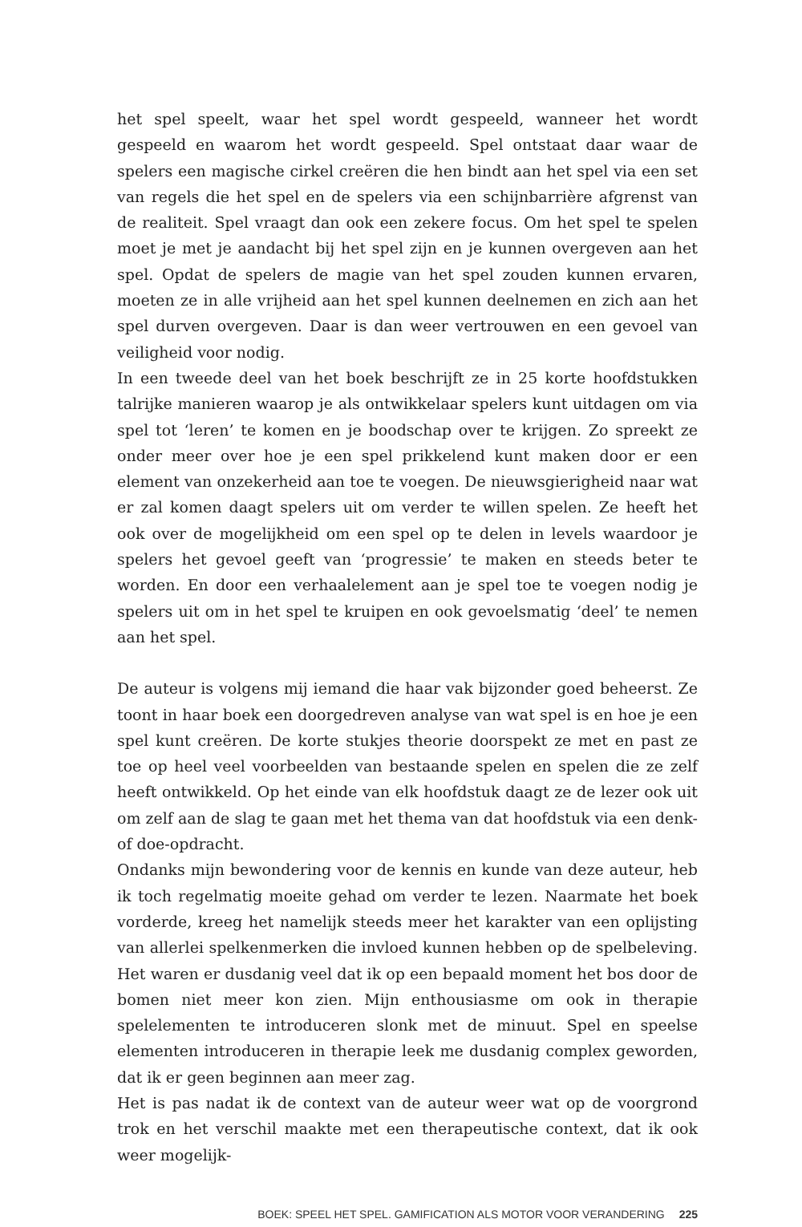het spel speelt, waar het spel wordt gespeeld, wanneer het wordt gespeeld en waarom het wordt gespeeld. Spel ontstaat daar waar de spelers een magische cirkel creëren die hen bindt aan het spel via een set van regels die het spel en de spelers via een schijnbarrière afgrenst van de realiteit. Spel vraagt dan ook een zekere focus. Om het spel te spelen moet je met je aandacht bij het spel zijn en je kunnen overgeven aan het spel. Opdat de spelers de magie van het spel zouden kunnen ervaren, moeten ze in alle vrijheid aan het spel kunnen deelnemen en zich aan het spel durven overgeven. Daar is dan weer vertrouwen en een gevoel van veiligheid voor nodig.
In een tweede deel van het boek beschrijft ze in 25 korte hoofdstukken talrijke manieren waarop je als ontwikkelaar spelers kunt uitdagen om via spel tot ‘leren’ te komen en je boodschap over te krijgen. Zo spreekt ze onder meer over hoe je een spel prikkelend kunt maken door er een element van onzekerheid aan toe te voegen. De nieuwsgierigheid naar wat er zal komen daagt spelers uit om verder te willen spelen. Ze heeft het ook over de mogelijkheid om een spel op te delen in levels waardoor je spelers het gevoel geeft van ‘progressie’ te maken en steeds beter te worden. En door een verhaalelement aan je spel toe te voegen nodig je spelers uit om in het spel te kruipen en ook gevoelsmatig ‘deel’ te nemen aan het spel.
De auteur is volgens mij iemand die haar vak bijzonder goed beheerst. Ze toont in haar boek een doorgedreven analyse van wat spel is en hoe je een spel kunt creëren. De korte stukjes theorie doorspekt ze met en past ze toe op heel veel voorbeelden van bestaande spelen en spelen die ze zelf heeft ontwikkeld. Op het einde van elk hoofdstuk daagt ze de lezer ook uit om zelf aan de slag te gaan met het thema van dat hoofdstuk via een denk- of doe-opdracht.
Ondanks mijn bewondering voor de kennis en kunde van deze auteur, heb ik toch regelmatig moeite gehad om verder te lezen. Naarmate het boek vorderde, kreeg het namelijk steeds meer het karakter van een oplijsting van allerlei spelkenmerken die invloed kunnen hebben op de spelbeleving. Het waren er dusdanig veel dat ik op een bepaald moment het bos door de bomen niet meer kon zien. Mijn enthousiasme om ook in therapie spelelementen te introduceren slonk met de minuut. Spel en speelse elementen introduceren in therapie leek me dusdanig complex geworden, dat ik er geen beginnen aan meer zag.
Het is pas nadat ik de context van de auteur weer wat op de voorgrond trok en het verschil maakte met een therapeutische context, dat ik ook weer mogelijk-
BOEK: SPEEL HET SPEL. GAMIFICATION ALS MOTOR VOOR VERANDERING 225